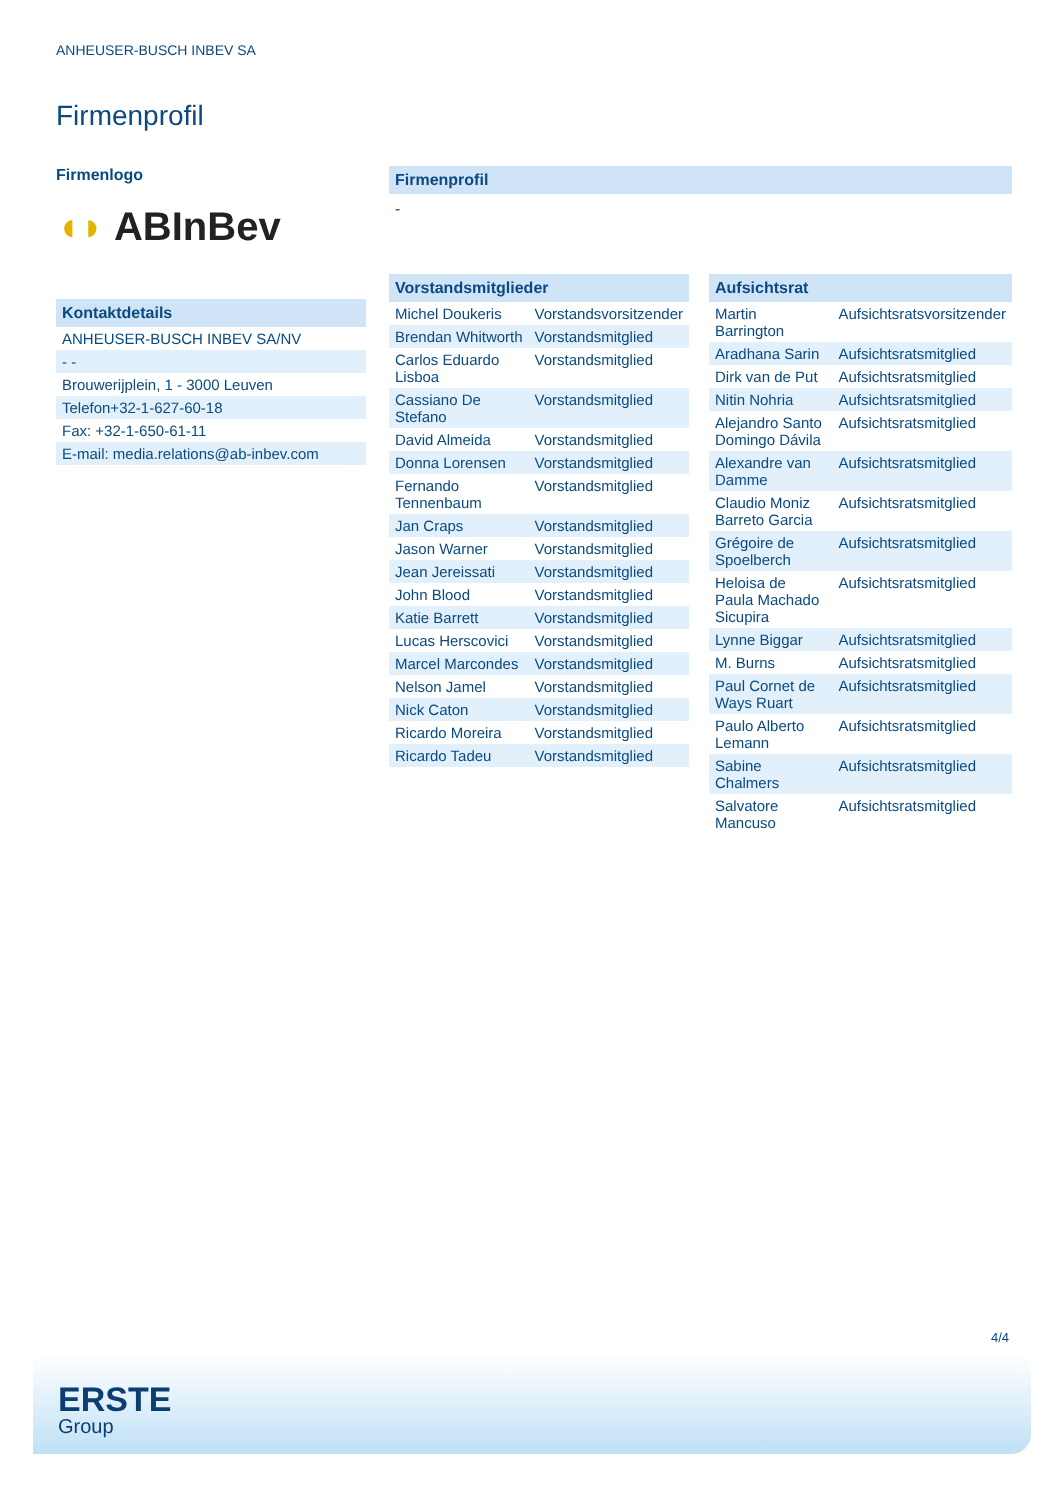ANHEUSER-BUSCH INBEV SA
Firmenprofil
Firmenlogo
◖◗ ABInBev
Kontaktdetails
| ANHEUSER-BUSCH INBEV SA/NV |
| - - |
| Brouwerijplein, 1 - 3000 Leuven |
| Telefon+32-1-627-60-18 |
| Fax: +32-1-650-61-11 |
| E-mail: media.relations@ab-inbev.com |
Firmenprofil
-
Vorstandsmitglieder
| Michel Doukeris | Vorstandsvorsitzender |
| Brendan Whitworth | Vorstandsmitglied |
| Carlos Eduardo Lisboa | Vorstandsmitglied |
| Cassiano De Stefano | Vorstandsmitglied |
| David Almeida | Vorstandsmitglied |
| Donna Lorensen | Vorstandsmitglied |
| Fernando Tennenbaum | Vorstandsmitglied |
| Jan Craps | Vorstandsmitglied |
| Jason Warner | Vorstandsmitglied |
| Jean Jereissati | Vorstandsmitglied |
| John Blood | Vorstandsmitglied |
| Katie Barrett | Vorstandsmitglied |
| Lucas Herscovici | Vorstandsmitglied |
| Marcel Marcondes | Vorstandsmitglied |
| Nelson Jamel | Vorstandsmitglied |
| Nick Caton | Vorstandsmitglied |
| Ricardo Moreira | Vorstandsmitglied |
| Ricardo Tadeu | Vorstandsmitglied |
Aufsichtsrat
| Martin Barrington | Aufsichtsratsvorsitzender |
| Aradhana Sarin | Aufsichtsratsmitglied |
| Dirk van de Put | Aufsichtsratsmitglied |
| Nitin Nohria | Aufsichtsratsmitglied |
| Alejandro Santo Domingo Dávila | Aufsichtsratsmitglied |
| Alexandre van Damme | Aufsichtsratsmitglied |
| Claudio Moniz Barreto Garcia | Aufsichtsratsmitglied |
| Grégoire de Spoelberch | Aufsichtsratsmitglied |
| Heloisa de Paula Machado Sicupira | Aufsichtsratsmitglied |
| Lynne Biggar | Aufsichtsratsmitglied |
| M. Burns | Aufsichtsratsmitglied |
| Paul Cornet de Ways Ruart | Aufsichtsratsmitglied |
| Paulo Alberto Lemann | Aufsichtsratsmitglied |
| Sabine Chalmers | Aufsichtsratsmitglied |
| Salvatore Mancuso | Aufsichtsratsmitglied |
4/4
ERSTE
Group